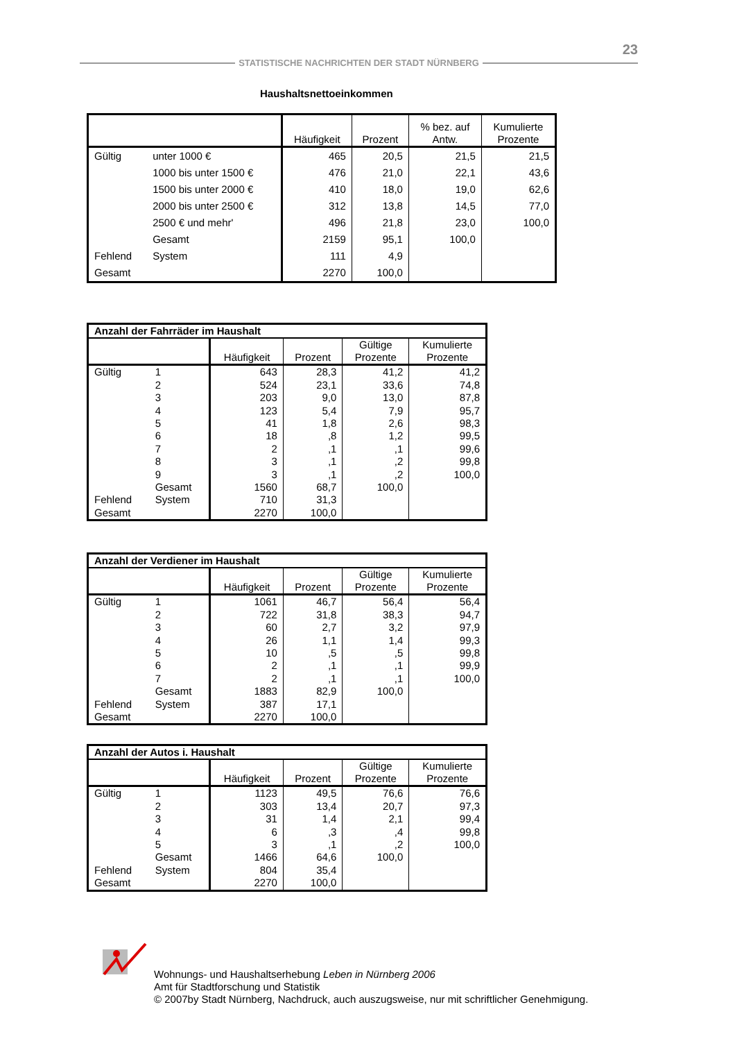23
STATISTISCHE NACHRICHTEN DER STADT NÜRNBERG
Haushaltsnettoeinkommen
| | | Häufigkeit | Prozent | % bez. auf Antw. | Kumulierte Prozente |
| --- | --- | --- | --- | --- | --- |
| Gültig | unter 1000 € | 465 | 20,5 | 21,5 | 21,5 |
| | 1000 bis unter 1500 € | 476 | 21,0 | 22,1 | 43,6 |
| | 1500 bis unter 2000 € | 410 | 18,0 | 19,0 | 62,6 |
| | 2000 bis unter 2500 € | 312 | 13,8 | 14,5 | 77,0 |
| | 2500 € und mehr' | 496 | 21,8 | 23,0 | 100,0 |
| | Gesamt | 2159 | 95,1 | 100,0 | |
| Fehlend | System | 111 | 4,9 | | |
| Gesamt | | 2270 | 100,0 | | |
| Anzahl der Fahrräder im Haushalt | | | | | |
| --- | --- | --- | --- | --- | --- |
| | | Häufigkeit | Prozent | Gültige Prozente | Kumulierte Prozente |
| Gültig | 1 | 643 | 28,3 | 41,2 | 41,2 |
| | 2 | 524 | 23,1 | 33,6 | 74,8 |
| | 3 | 203 | 9,0 | 13,0 | 87,8 |
| | 4 | 123 | 5,4 | 7,9 | 95,7 |
| | 5 | 41 | 1,8 | 2,6 | 98,3 |
| | 6 | 18 | ,8 | 1,2 | 99,5 |
| | 7 | 2 | ,1 | ,1 | 99,6 |
| | 8 | 3 | ,1 | ,2 | 99,8 |
| | 9 | 3 | ,1 | ,2 | 100,0 |
| | Gesamt | 1560 | 68,7 | 100,0 | |
| Fehlend | System | 710 | 31,3 | | |
| Gesamt | | 2270 | 100,0 | | |
| Anzahl der Verdiener im Haushalt | | | | | |
| --- | --- | --- | --- | --- | --- |
| | | Häufigkeit | Prozent | Gültige Prozente | Kumulierte Prozente |
| Gültig | 1 | 1061 | 46,7 | 56,4 | 56,4 |
| | 2 | 722 | 31,8 | 38,3 | 94,7 |
| | 3 | 60 | 2,7 | 3,2 | 97,9 |
| | 4 | 26 | 1,1 | 1,4 | 99,3 |
| | 5 | 10 | ,5 | ,5 | 99,8 |
| | 6 | 2 | ,1 | ,1 | 99,9 |
| | 7 | 2 | ,1 | ,1 | 100,0 |
| | Gesamt | 1883 | 82,9 | 100,0 | |
| Fehlend | System | 387 | 17,1 | | |
| Gesamt | | 2270 | 100,0 | | |
| Anzahl der Autos i. Haushalt | | | | | |
| --- | --- | --- | --- | --- | --- |
| | | Häufigkeit | Prozent | Gültige Prozente | Kumulierte Prozente |
| Gültig | 1 | 1123 | 49,5 | 76,6 | 76,6 |
| | 2 | 303 | 13,4 | 20,7 | 97,3 |
| | 3 | 31 | 1,4 | 2,1 | 99,4 |
| | 4 | 6 | ,3 | ,4 | 99,8 |
| | 5 | 3 | ,1 | ,2 | 100,0 |
| | Gesamt | 1466 | 64,6 | 100,0 | |
| Fehlend | System | 804 | 35,4 | | |
| Gesamt | | 2270 | 100,0 | | |
Wohnungs- und Haushaltserhebung Leben in Nürnberg 2006
Amt für Stadtforschung und Statistik
© 2007by Stadt Nürnberg, Nachdruck, auch auszugsweise, nur mit schriftlicher Genehmigung.